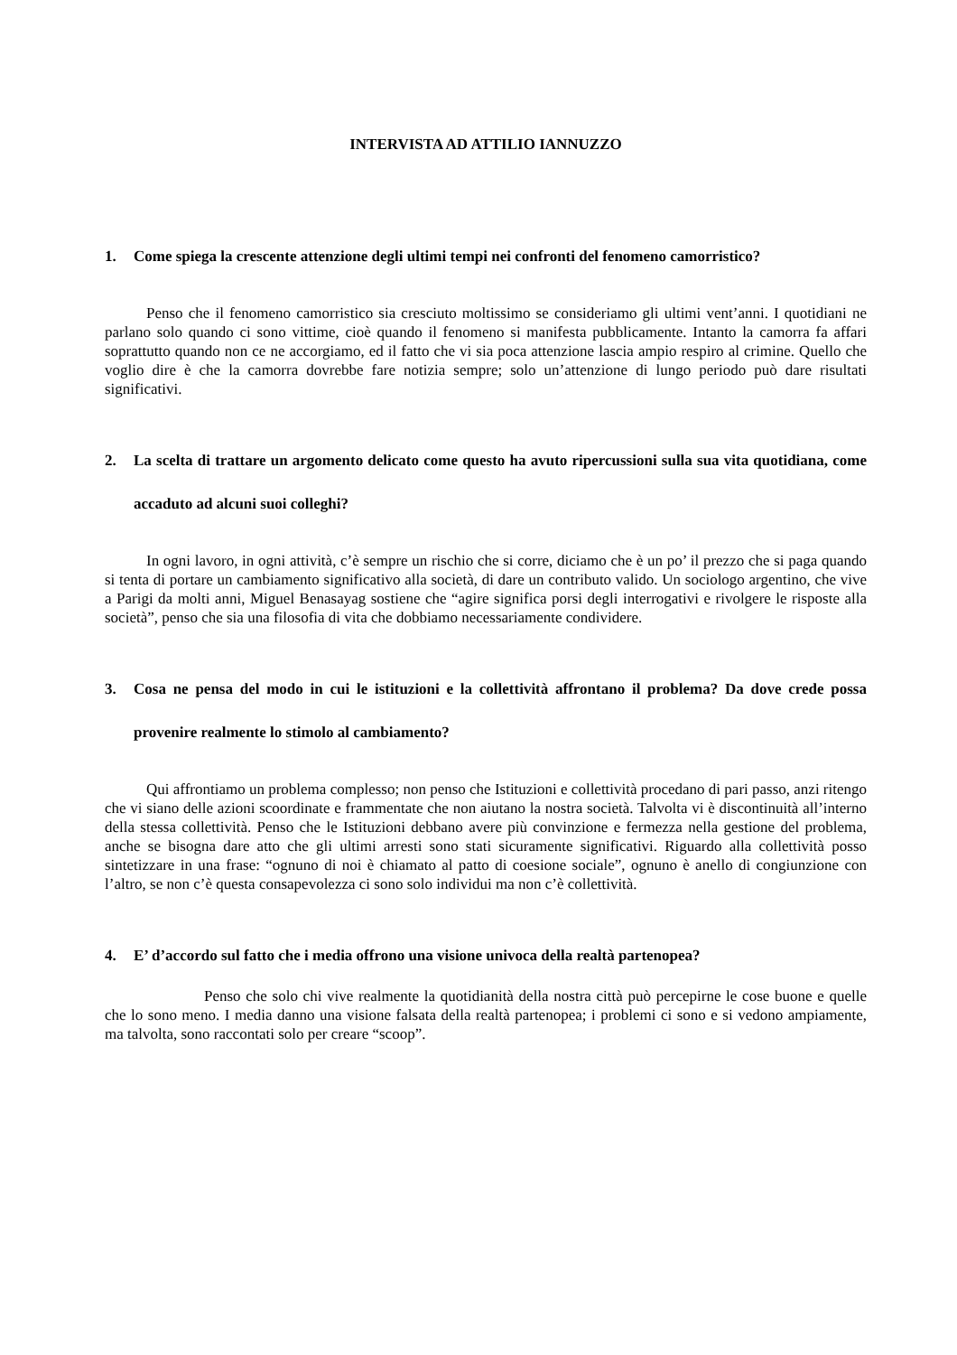INTERVISTA AD ATTILIO IANNUZZO
1. Come spiega la crescente attenzione degli ultimi tempi nei confronti del fenomeno camorristico?
Penso che il fenomeno camorristico sia cresciuto moltissimo se consideriamo gli ultimi vent’anni. I quotidiani ne parlano solo quando ci sono vittime, cioè quando il fenomeno si manifesta pubblicamente. Intanto la camorra fa affari soprattutto quando non ce ne accorgiamo, ed il fatto che vi sia poca attenzione lascia ampio respiro al crimine. Quello che voglio dire è che la camorra dovrebbe fare notizia sempre; solo un’attenzione di lungo periodo può dare risultati significativi.
2. La scelta di trattare un argomento delicato come questo ha avuto ripercussioni sulla sua vita quotidiana, come accaduto ad alcuni suoi colleghi?
In ogni lavoro, in ogni attività, c’è sempre un rischio che si corre, diciamo che è un po’ il prezzo che si paga quando si tenta di portare un cambiamento significativo alla società, di dare un contributo valido. Un sociologo argentino, che vive a Parigi da molti anni, Miguel Benasayag sostiene che “agire significa porsi degli interrogativi e rivolgere le risposte alla società”, penso che sia una filosofia di vita che dobbiamo necessariamente condividere.
3. Cosa ne pensa del modo in cui le istituzioni e la collettività affrontano il problema? Da dove crede possa provenire realmente lo stimolo al cambiamento?
Qui affrontiamo un problema complesso; non penso che Istituzioni e collettività procedano di pari passo, anzi ritengo che vi siano delle azioni scoordinate e frammentate che non aiutano la nostra società. Talvolta vi è discontinuità all’interno della stessa collettività. Penso che le Istituzioni debbano avere più convinzione e fermezza nella gestione del problema, anche se bisogna dare atto che gli ultimi arresti sono stati sicuramente significativi. Riguardo alla collettività posso sintetizzare in una frase: “ognuno di noi è chiamato al patto di coesione sociale”, ognuno è anello di congiunzione con l’altro, se non c’è questa consapevolezza ci sono solo individui ma non c’è collettività.
4. E’ d’accordo sul fatto che i media offrono una visione univoca della realtà partenopea?
Penso che solo chi vive realmente la quotidianità della nostra città può percepirne le cose buone e quelle che lo sono meno. I media danno una visione falsata della realtà partenopea; i problemi ci sono e si vedono ampiamente, ma talvolta, sono raccontati solo per creare “scoop”.